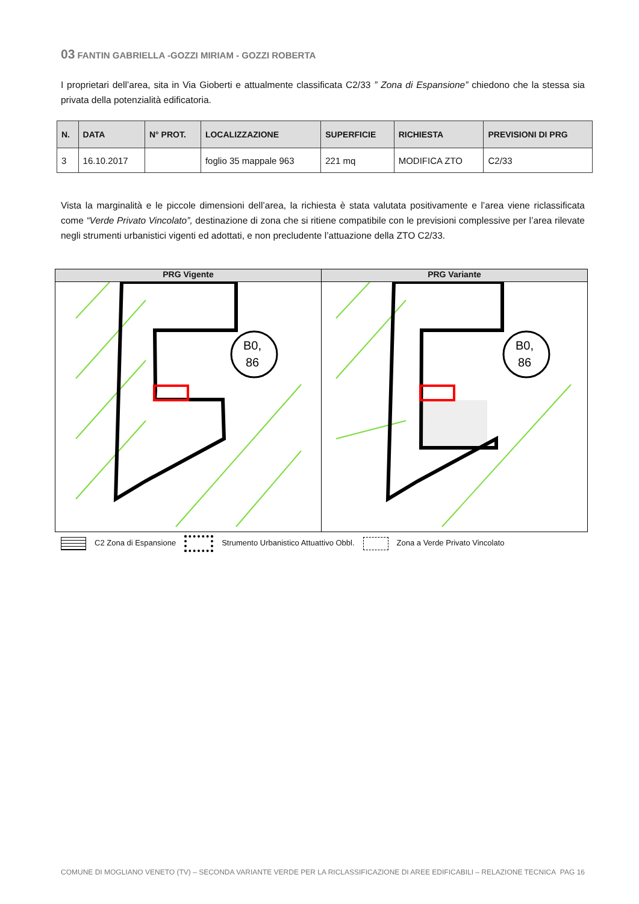03 FANTIN GABRIELLA -GOZZI MIRIAM - GOZZI ROBERTA
I proprietari dell’area, sita in Via Gioberti e attualmente classificata C2/33 ” Zona di Espansione” chiedono che la stessa sia privata della potenzialità edificatoria.
| N. | DATA | N° PROT. | LOCALIZZAZIONE | SUPERFICIE | RICHIESTA | PREVISIONI DI PRG |
| --- | --- | --- | --- | --- | --- | --- |
| 3 | 16.10.2017 | | foglio 35 mappale 963 | 221 mq | MODIFICA ZTO | C2/33 |
Vista la marginalità e le piccole dimensioni dell’area, la richiesta è stata valutata positivamente e l’area viene riclassificata come “Verde Privato Vincolato”, destinazione di zona che si ritiene compatibile con le previsioni complessive per l’area rilevate negli strumenti urbanistici vigenti ed adottati, e non precludente l’attuazione della ZTO C2/33.
PRG Vigente
B0,
86
PRG Variante
B0,
86
C2 Zona di Espansione Strumento Urbanistico Attuattivo Obbl. Zona a Verde Privato Vincolato
COMUNE DI MOGLIANO VENETO (TV) – SECONDA VARIANTE VERDE PER LA RICLASSIFICAZIONE DI AREE EDIFICABILI – RELAZIONE TECNICA PAG 16